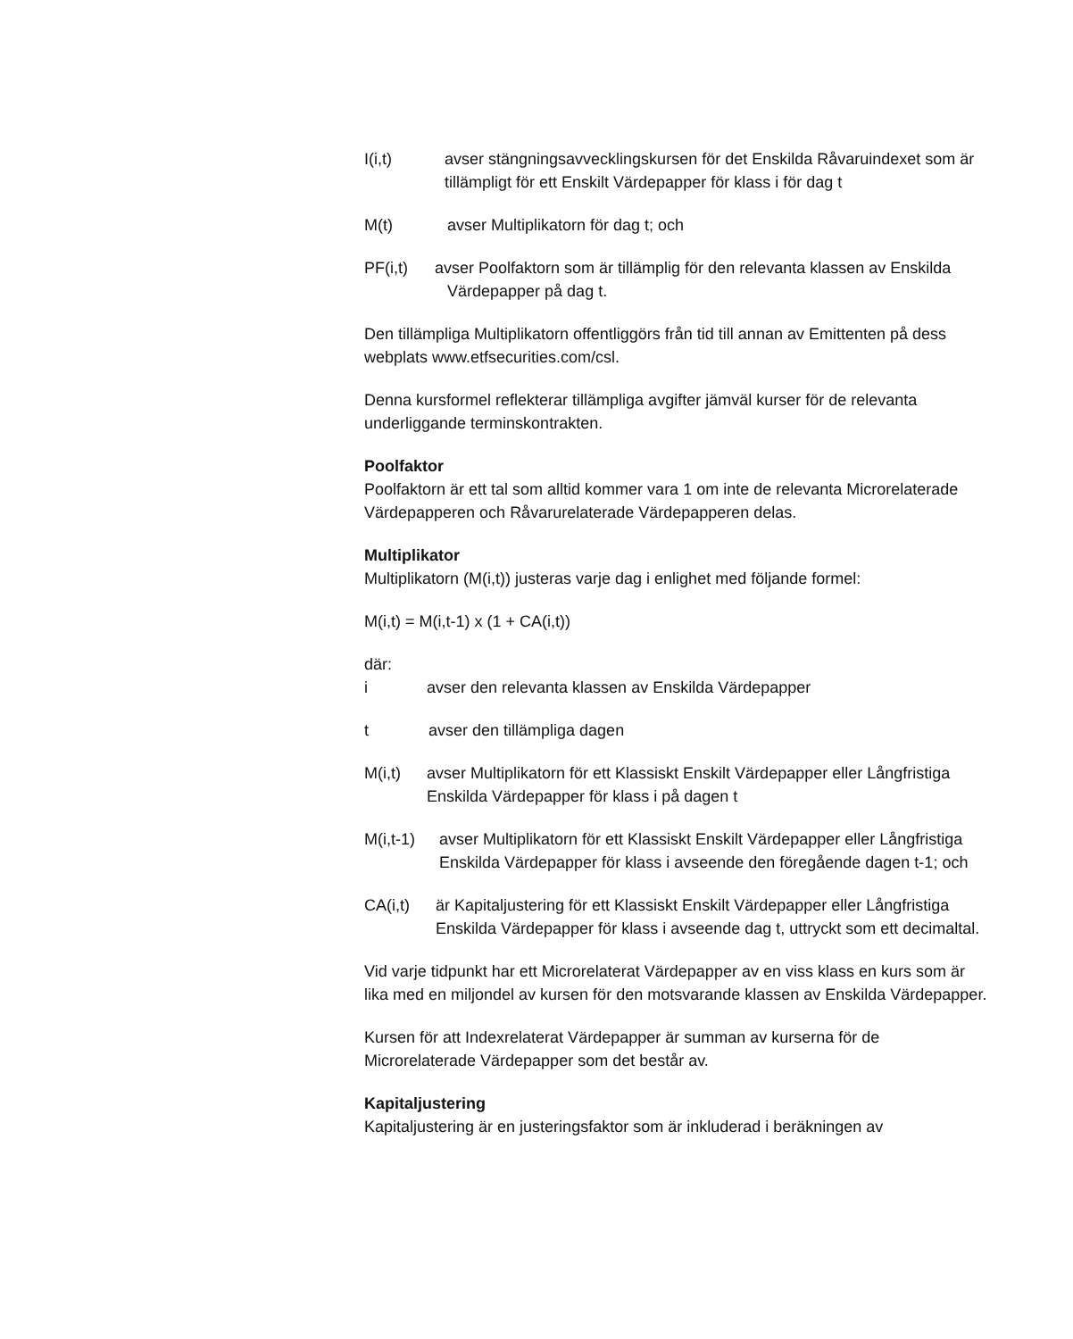I(i,t) avser stängningsavvecklingskursen för det Enskilda Råvaruindexet som är tillämpligt för ett Enskilt Värdepapper för klass i för dag t
M(t) avser Multiplikatorn för dag t; och
PF(i,t) avser Poolfaktorn som är tillämplig för den relevanta klassen av Enskilda
Värdepapper på dag t.
Den tillämpliga Multiplikatorn offentliggörs från tid till annan av Emittenten på dess webplats www.etfsecurities.com/csl.
Denna kursformel reflekterar tillämpliga avgifter jämväl kurser för de relevanta underliggande terminskontrakten.
Poolfaktor
Poolfaktorn är ett tal som alltid kommer vara 1 om inte de relevanta Microrelaterade Värdepapperen och Råvarurelaterade Värdepapperen delas.
Multiplikator
Multiplikatorn (M(i,t)) justeras varje dag i enlighet med följande formel:
M(i,t) = M(i,t-1) x (1 + CA(i,t))
där:
i avser den relevanta klassen av Enskilda Värdepapper
t avser den tillämpliga dagen
M(i,t) avser Multiplikatorn för ett Klassiskt Enskilt Värdepapper eller Långfristiga Enskilda Värdepapper för klass i på dagen t
M(i,t-1) avser Multiplikatorn för ett Klassiskt Enskilt Värdepapper eller Långfristiga Enskilda Värdepapper för klass i avseende den föregående dagen t-1; och
CA(i,t) är Kapitaljustering för ett Klassiskt Enskilt Värdepapper eller Långfristiga Enskilda Värdepapper för klass i avseende dag t, uttryckt som ett decimaltal.
Vid varje tidpunkt har ett Microrelaterat Värdepapper av en viss klass en kurs som är lika med en miljondel av kursen för den motsvarande klassen av Enskilda Värdepapper.
Kursen för att Indexrelaterat Värdepapper är summan av kurserna för de Microrelaterade Värdepapper som det består av.
Kapitaljustering
Kapitaljustering är en justeringsfaktor som är inkluderad i beräkningen av